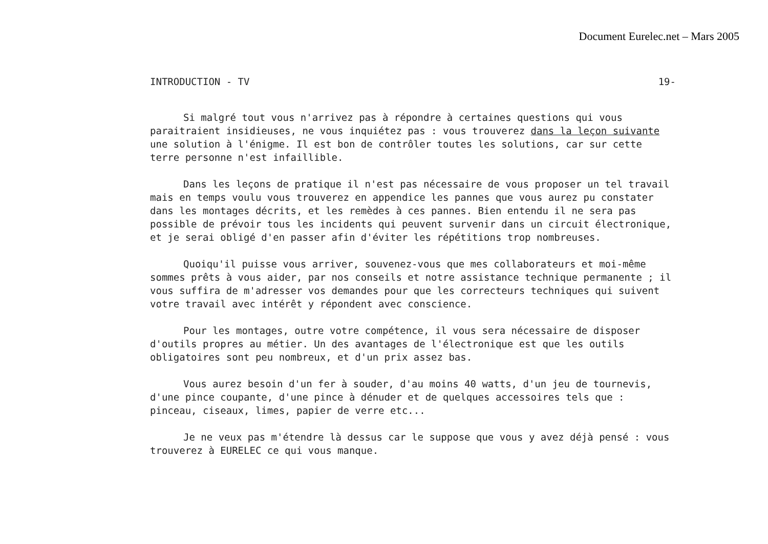Document Eurelec.net – Mars 2005
INTRODUCTION - TV 19-
Si malgré tout vous n'arrivez pas à répondre à certaines questions qui vous paraitraient insidieuses, ne vous inquiétez pas : vous trouverez dans la leçon suivante une solution à l'énigme. Il est bon de contrôler toutes les solutions, car sur cette terre personne n'est infaillible.
Dans les leçons de pratique il n'est pas nécessaire de vous proposer un tel travail mais en temps voulu vous trouverez en appendice les pannes que vous aurez pu constater dans les montages décrits, et les remèdes à ces pannes. Bien entendu il ne sera pas possible de prévoir tous les incidents qui peuvent survenir dans un circuit électronique, et je serai obligé d'en passer afin d'éviter les répétitions trop nombreuses.
Quoiqu'il puisse vous arriver, souvenez-vous que mes collaborateurs et moi-même sommes prêts à vous aider, par nos conseils et notre assistance technique permanente ; il vous suffira de m'adresser vos demandes pour que les correcteurs techniques qui suivent votre travail avec intérêt y répondent avec conscience.
Pour les montages, outre votre compétence, il vous sera nécessaire de disposer d'outils propres au métier. Un des avantages de l'électronique est que les outils obligatoires sont peu nombreux, et d'un prix assez bas.
Vous aurez besoin d'un fer à souder, d'au moins 40 watts, d'un jeu de tournevis, d'une pince coupante, d'une pince à dénuder et de quelques accessoires tels que : pinceau, ciseaux, limes, papier de verre etc...
Je ne veux pas m'étendre là dessus car le suppose que vous y avez déjà pensé : vous trouverez à EURELEC ce qui vous manque.